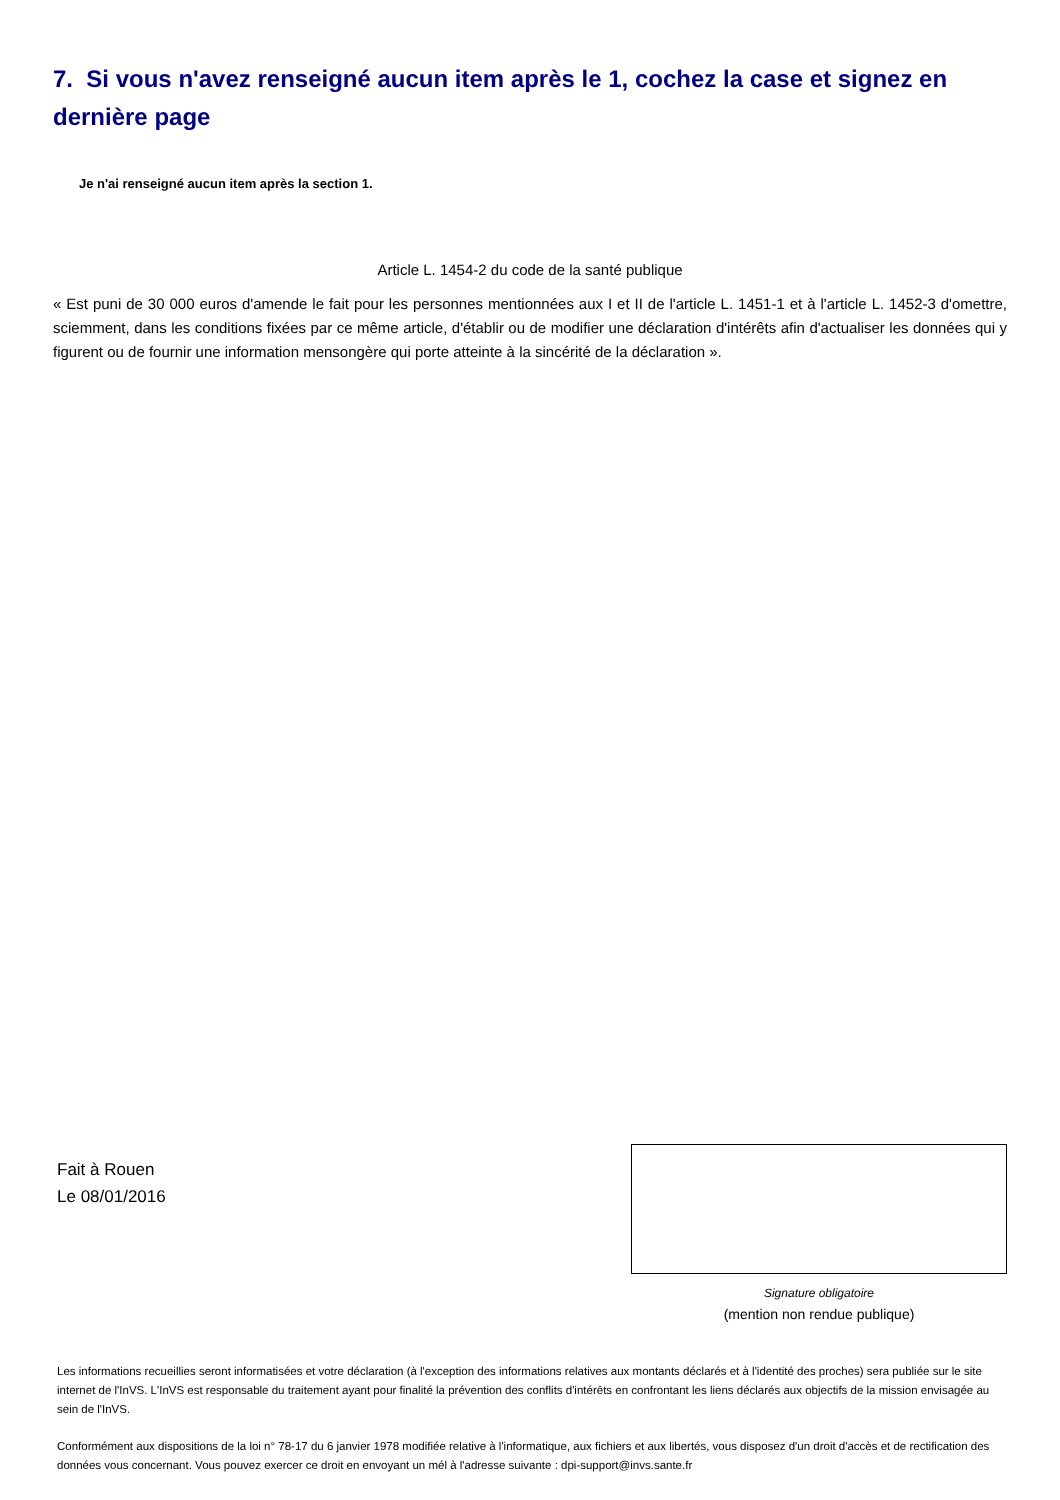7. Si vous n'avez renseigné aucun item après le 1, cochez la case et signez en dernière page
Je n'ai renseigné aucun item après la section 1.
Article L. 1454-2 du code de la santé publique
« Est puni de 30 000 euros d'amende le fait pour les personnes mentionnées aux I et II de l'article L. 1451-1 et à l'article L. 1452-3 d'omettre, sciemment, dans les conditions fixées par ce même article, d'établir ou de modifier une déclaration d'intérêts afin d'actualiser les données qui y figurent ou de fournir une information mensongère qui porte atteinte à la sincérité de la déclaration ».
Fait à Rouen
Le 08/01/2016
Signature obligatoire
(mention non rendue publique)
Les informations recueillies seront informatisées et votre déclaration (à l'exception des informations relatives aux montants déclarés et à l'identité des proches) sera publiée sur le site internet de l'InVS. L'InVS est responsable du traitement ayant pour finalité la prévention des conflits d'intérêts en confrontant les liens déclarés aux objectifs de la mission envisagée au sein de l'InVS.
Conformément aux dispositions de la loi n° 78-17 du 6 janvier 1978 modifiée relative à l'informatique, aux fichiers et aux libertés, vous disposez d'un droit d'accès et de rectification des données vous concernant. Vous pouvez exercer ce droit en envoyant un mél à l'adresse suivante : dpi-support@invs.sante.fr